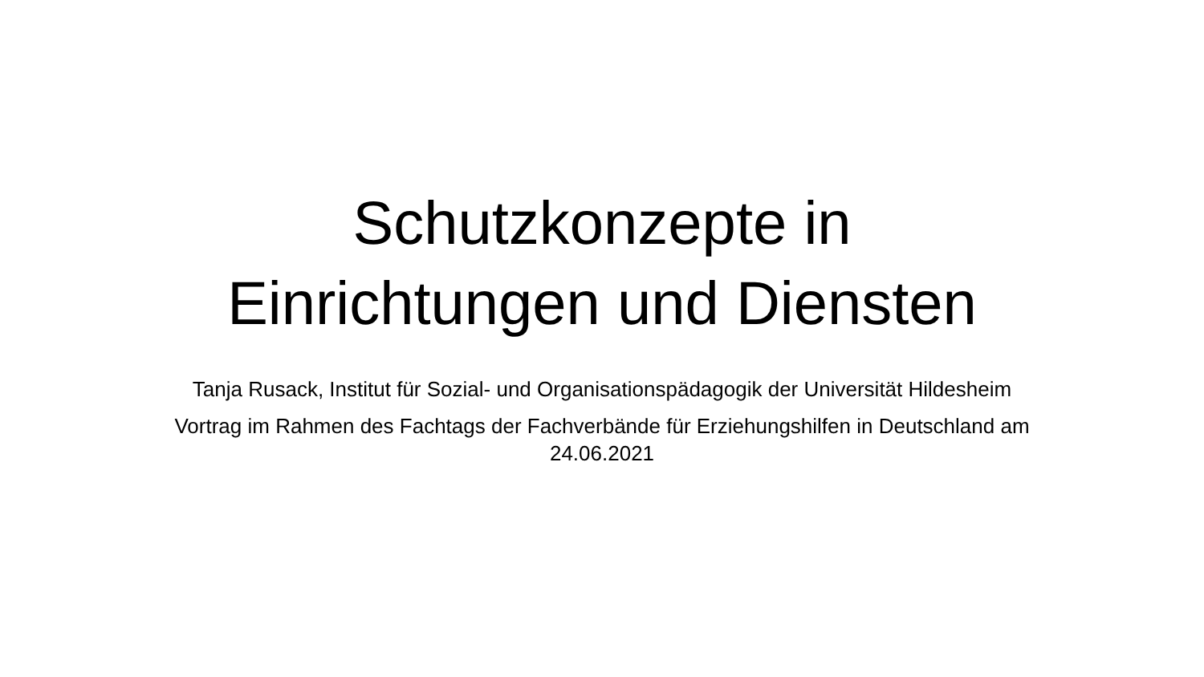Schutzkonzepte in
Einrichtungen und Diensten
Tanja Rusack, Institut für Sozial- und Organisationspädagogik der Universität Hildesheim
Vortrag im Rahmen des Fachtags der Fachverbände für Erziehungshilfen in Deutschland am 24.06.2021